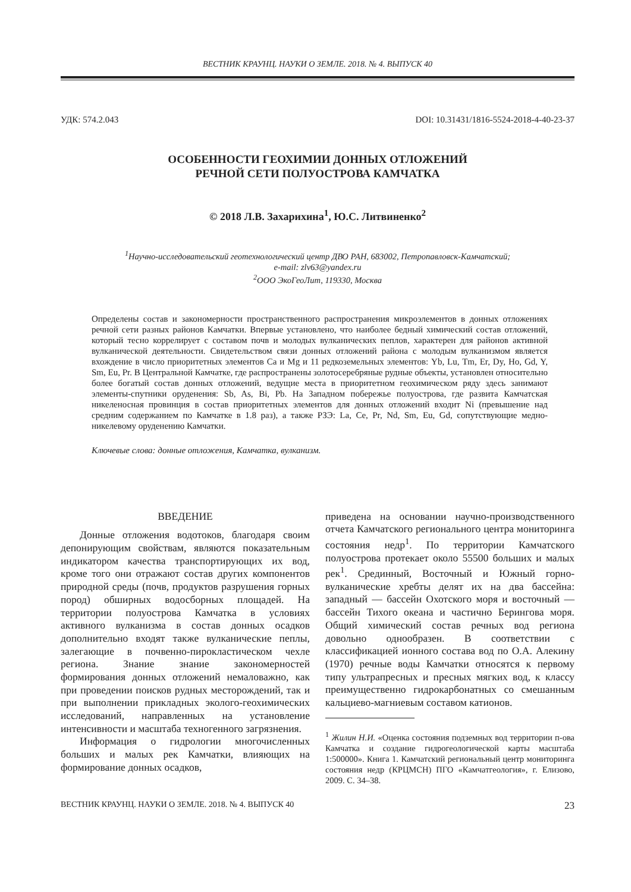ВЕСТНИК КРАУНЦ. НАУКИ О ЗЕМЛЕ. 2018. № 4. ВЫПУСК 40
УДК: 574.2.043 DOI: 10.31431/1816-5524-2018-4-40-23-37
ОСОБЕННОСТИ ГЕОХИМИИ ДОННЫХ ОТЛОЖЕНИЙ
РЕЧНОЙ СЕТИ ПОЛУОСТРОВА КАМЧАТКА
© 2018 Л.В. Захарихина<sup>1</sup>, Ю.С. Литвиненко<sup>2</sup>
<sup>1</sup> Научно-исследовательский геотехнологический центр ДВО РАН, 683002, Петропавловск-Камчатский;
e-mail: zlv63@yandex.ru
<sup>2</sup> ООО ЭкоГеоЛит, 119330, Москва
Определены состав и закономерности пространственного распространения микроэлементов в донных отложениях речной сети разных районов Камчатки. Впервые установлено, что наиболее бедный химический состав отложений, который тесно коррелирует с составом почв и молодых вулканических пеплов, характерен для районов активной вулканической деятельности. Свидетельством связи донных отложений района с молодым вулканизмом является вхождение в число приоритетных элементов Ca и Mg и 11 редкоземельных элементов: Yb, Lu, Tm, Er, Dy, Ho, Gd, Y, Sm, Eu, Pr. В Центральной Камчатке, где распространены золотосеребряные рудные объекты, установлен относительно более богатый состав донных отложений, ведущие места в приоритетном геохимическом ряду здесь занимают элементы-спутники оруденения: Sb, As, Bi, Pb. На Западном побережье полуострова, где развита Камчатская никеленосная провинция в состав приоритетных элементов для донных отложений входит Ni (превышение над средним содержанием по Камчатке в 1.8 раз), а также РЗЭ: La, Ce, Pr, Nd, Sm, Eu, Gd, сопутствующие медно-никелевому оруденению Камчатки.
Ключевые слова: донные отложения, Камчатка, вулканизм.
ВВЕДЕНИЕ
Донные отложения водотоков, благодаря своим депонирующим свойствам, являются показательным индикатором качества транспортирующих их вод, кроме того они отражают состав других компонентов природной среды (почв, продуктов разрушения горных пород) обширных водосборных площадей. На территории полуострова Камчатка в условиях активного вулканизма в состав донных осадков дополнительно входят также вулканические пеплы, залегающие в почвенно-пирокластическом чехле региона. Знание знание закономерностей формирования донных отложений немаловажно, как при проведении поисков рудных месторождений, так и при выполнении прикладных эколого-геохимических исследований, направленных на установление интенсивности и масштаба техногенного загрязнения.
Информация о гидрологии многочисленных больших и малых рек Камчатки, влияющих на формирование донных осадков,
приведена на основании научно-производственного отчета Камчатского регионального центра мониторинга состояния недр<sup>1</sup>. По территории Камчатского полуострова протекает около 55500 больших и малых рек<sup>1</sup>. Срединный, Восточный и Южный горно-вулканические хребты делят их на два бассейна: западный — бассейн Охотского моря и восточный — бассейн Тихого океана и частично Берингова моря. Общий химический состав речных вод региона довольно однообразен. В соответствии с классификацией ионного состава вод по О.А. Алекину (1970) речные воды Камчатки относятся к первому типу ультрапресных и пресных мягких вод, к классу преимущественно гидрокарбонатных со смешанным кальциево-магниевым составом катионов.
<sup>1</sup> Жилин Н.И. «Оценка состояния подземных вод территории п-ова Камчатка и создание гидрогеологической карты масштаба 1:500000». Книга 1. Камчатский региональный центр мониторинга состояния недр (КРЦМСН) ПГО «Камчатгеология», г. Елизово, 2009. С. 34–38.
ВЕСТНИК КРАУНЦ. НАУКИ О ЗЕМЛЕ. 2018. № 4. ВЫПУСК 40 23